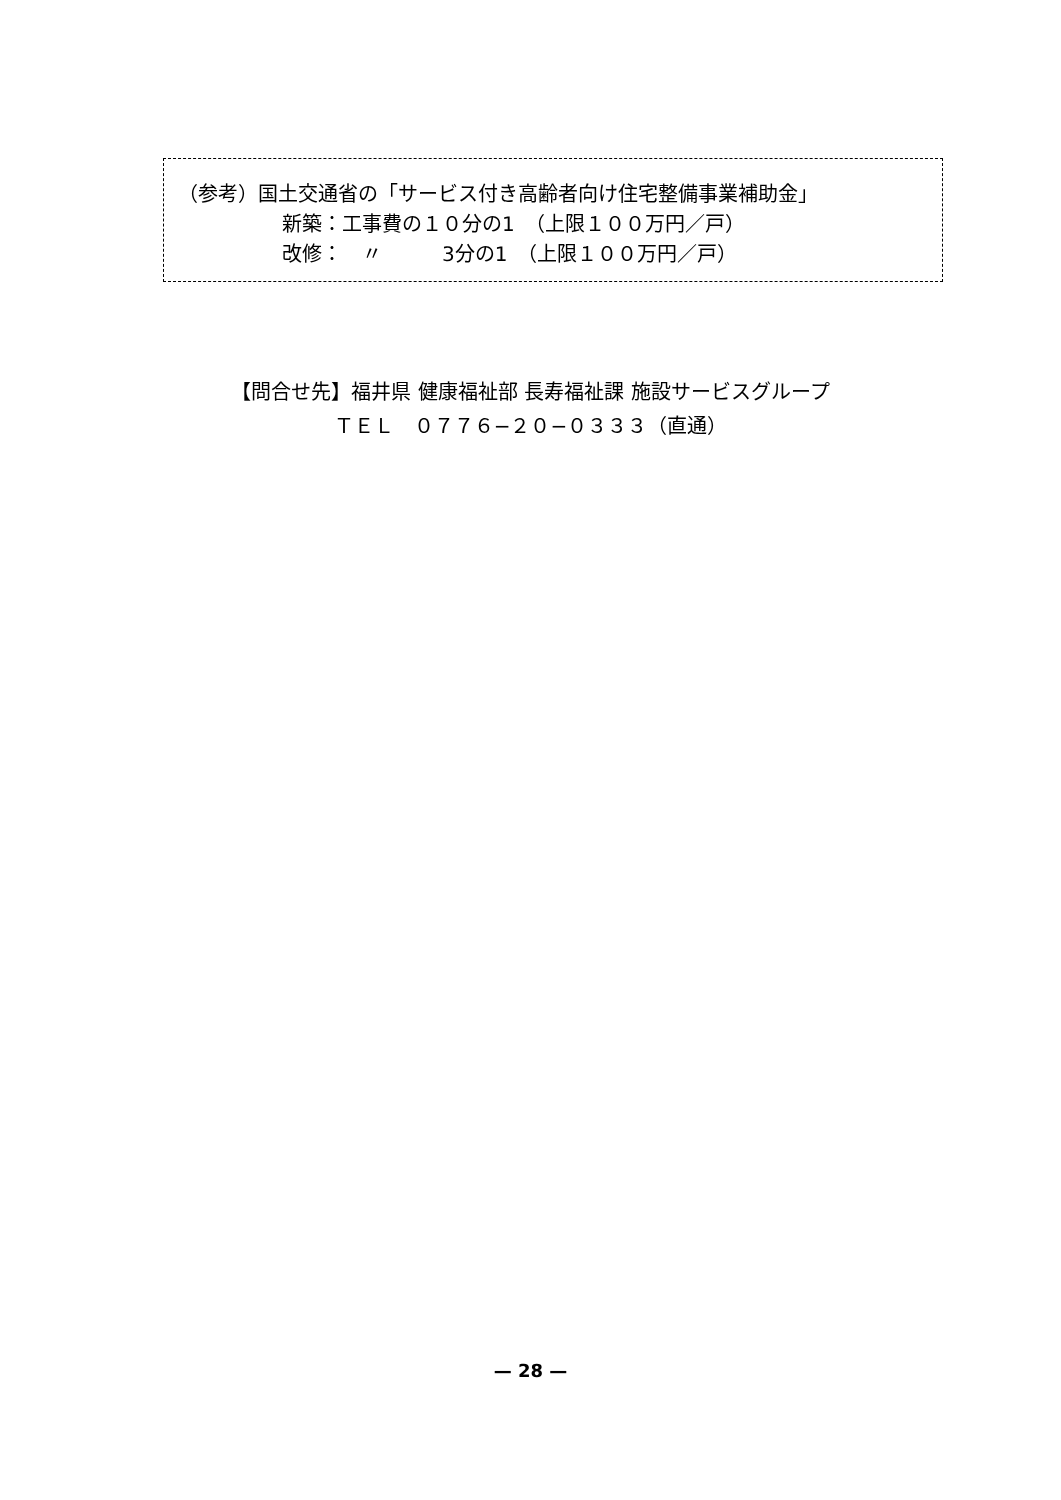（参考）国土交通省の「サービス付き高齢者向け住宅整備事業補助金」
新築：工事費の１０分の1　（上限１００万円／戸）
改修：　〃　　　3分の1　（上限１００万円／戸）
【問合せ先】福井県 健康福祉部 長寿福祉課 施設サービスグループ
ＴＥＬ　０７７６−２０−０３３３（直通）
— 28 —